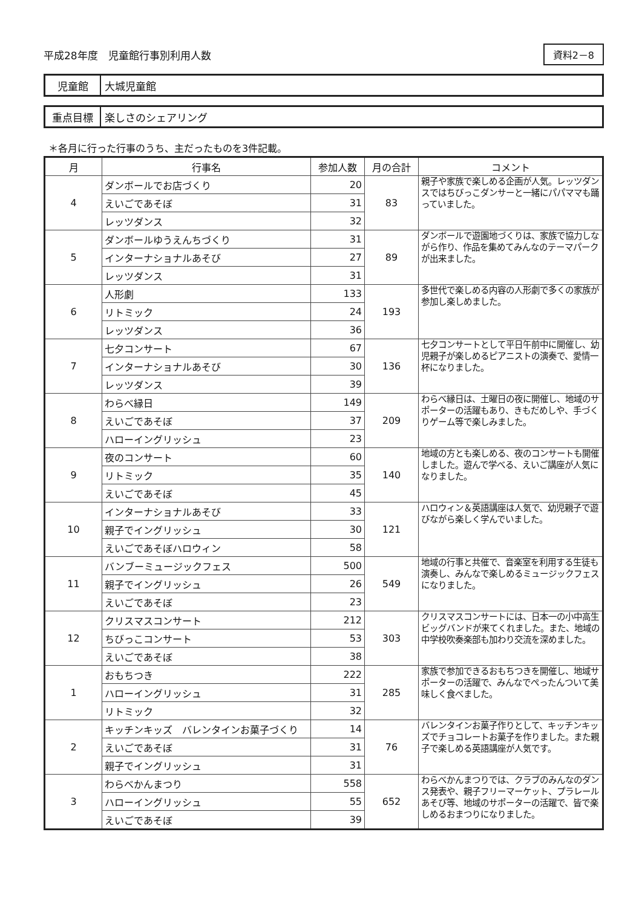平成28年度　児童館行事別利用人数
資料2－8
児童館
大城児童館
重点目標
楽しさのシェアリング
＊各月に行った行事のうち、主だったものを3件記載。
| 月 | 行事名 | 参加人数 | 月の合計 | コメント |
| --- | --- | --- | --- | --- |
| 4 | ダンボールでお店づくり | 20 | 83 | 親子や家族で楽しめる企画が人気。レッツダンスではちびっこダンサーと一緒にパパママも踊っていました。 |
| | えいごであそぼ | 31 | | |
| | レッツダンス | 32 | | |
| 5 | ダンボールゆうえんちづくり | 31 | 89 | ダンボールで遊園地づくりは、家族で協力しながら作り、作品を集めてみんなのテーマパークが出来ました。 |
| | インターナショナルあそび | 27 | | |
| | レッツダンス | 31 | | |
| 6 | 人形劇 | 133 | 193 | 多世代で楽しめる内容の人形劇で多くの家族が参加し楽しめました。 |
| | リトミック | 24 | | |
| | レッツダンス | 36 | | |
| 7 | 七夕コンサート | 67 | 136 | 七夕コンサートとして平日午前中に開催し、幼児親子が楽しめるピアニストの演奏で、愛情一杯になりました。 |
| | インターナショナルあそび | 30 | | |
| | レッツダンス | 39 | | |
| 8 | わらべ縁日 | 149 | 209 | わらべ縁日は、土曜日の夜に開催し、地域のサポーターの活躍もあり、きもだめしや、手づくりゲーム等で楽しみました。 |
| | えいごであそぼ | 37 | | |
| | ハローイングリッシュ | 23 | | |
| 9 | 夜のコンサート | 60 | 140 | 地域の方とも楽しめる、夜のコンサートも開催しました。遊んで学べる、えいご講座が人気になりました。 |
| | リトミック | 35 | | |
| | えいごであそぼ | 45 | | |
| 10 | インターナショナルあそび | 33 | 121 | ハロウィン＆英語講座は人気で、幼児親子で遊びながら楽しく学んでいました。 |
| | 親子でイングリッシュ | 30 | | |
| | えいごであそぼハロウィン | 58 | | |
| 11 | バンブーミュージックフェス | 500 | 549 | 地域の行事と共催で、音楽室を利用する生徒も演奏し、みんなで楽しめるミュージックフェスになりました。 |
| | 親子でイングリッシュ | 26 | | |
| | えいごであそぼ | 23 | | |
| 12 | クリスマスコンサート | 212 | 303 | クリスマスコンサートには、日本一の小中高生ビッグバンドが来てくれました。また、地域の中学校吹奏楽部も加わり交流を深めました。 |
| | ちびっこコンサート | 53 | | |
| | えいごであそぼ | 38 | | |
| 1 | おもちつき | 222 | 285 | 家族で参加できるおもちつきを開催し、地域サポーターの活躍で、みんなでぺったんついて美味しく食べました。 |
| | ハローイングリッシュ | 31 | | |
| | リトミック | 32 | | |
| 2 | キッチンキッズ バレンタインお菓子づくり | 14 | 76 | バレンタインお菓子作りとして、キッチンキッズでチョコレートお菓子を作りました。また親子で楽しめる英語講座が人気です。 |
| | えいごであそぼ | 31 | | |
| | 親子でイングリッシュ | 31 | | |
| 3 | わらべかんまつり | 558 | 652 | わらべかんまつりでは、クラブのみんなのダンス発表や、親子フリーマーケット、プラレールあそび等、地域のサポーターの活躍で、皆で楽しめるおまつりになりました。 |
| | ハローイングリッシュ | 55 | | |
| | えいごであそぼ | 39 | | |